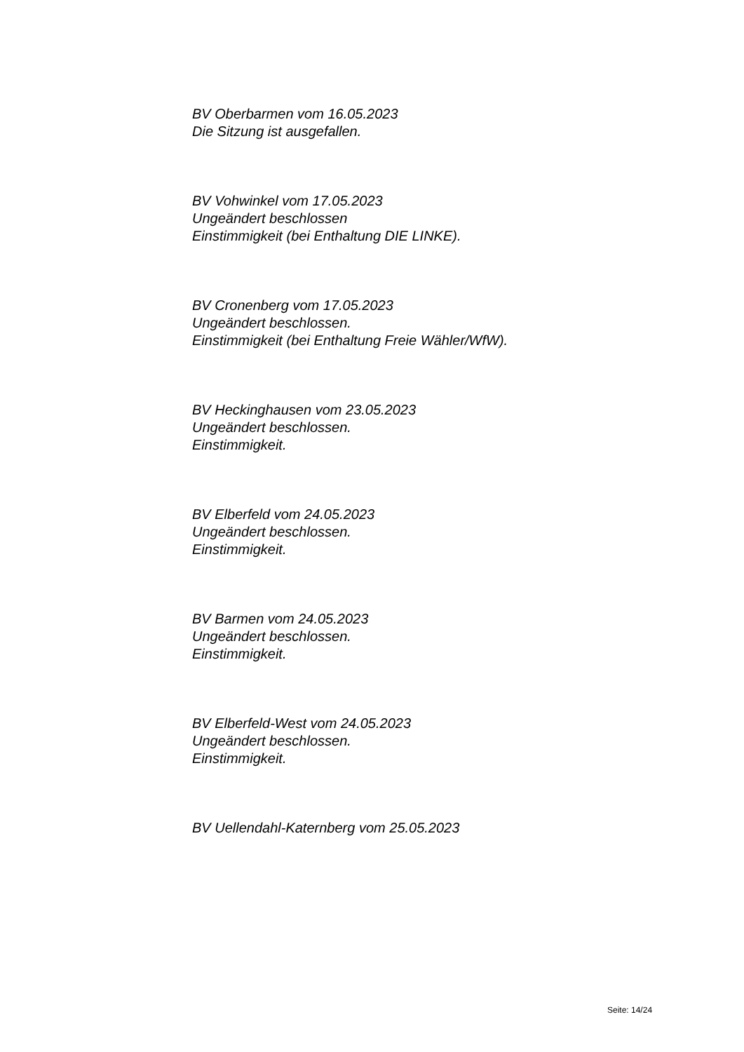BV Oberbarmen vom 16.05.2023
Die Sitzung ist ausgefallen.
BV Vohwinkel vom 17.05.2023
Ungeändert beschlossen
Einstimmigkeit (bei Enthaltung DIE LINKE).
BV Cronenberg vom 17.05.2023
Ungeändert beschlossen.
Einstimmigkeit (bei Enthaltung Freie Wähler/WfW).
BV Heckinghausen vom 23.05.2023
Ungeändert beschlossen.
Einstimmigkeit.
BV Elberfeld vom 24.05.2023
Ungeändert beschlossen.
Einstimmigkeit.
BV Barmen vom 24.05.2023
Ungeändert beschlossen.
Einstimmigkeit.
BV Elberfeld-West vom 24.05.2023
Ungeändert beschlossen.
Einstimmigkeit.
BV Uellendahl-Katernberg vom 25.05.2023
Seite: 14/24